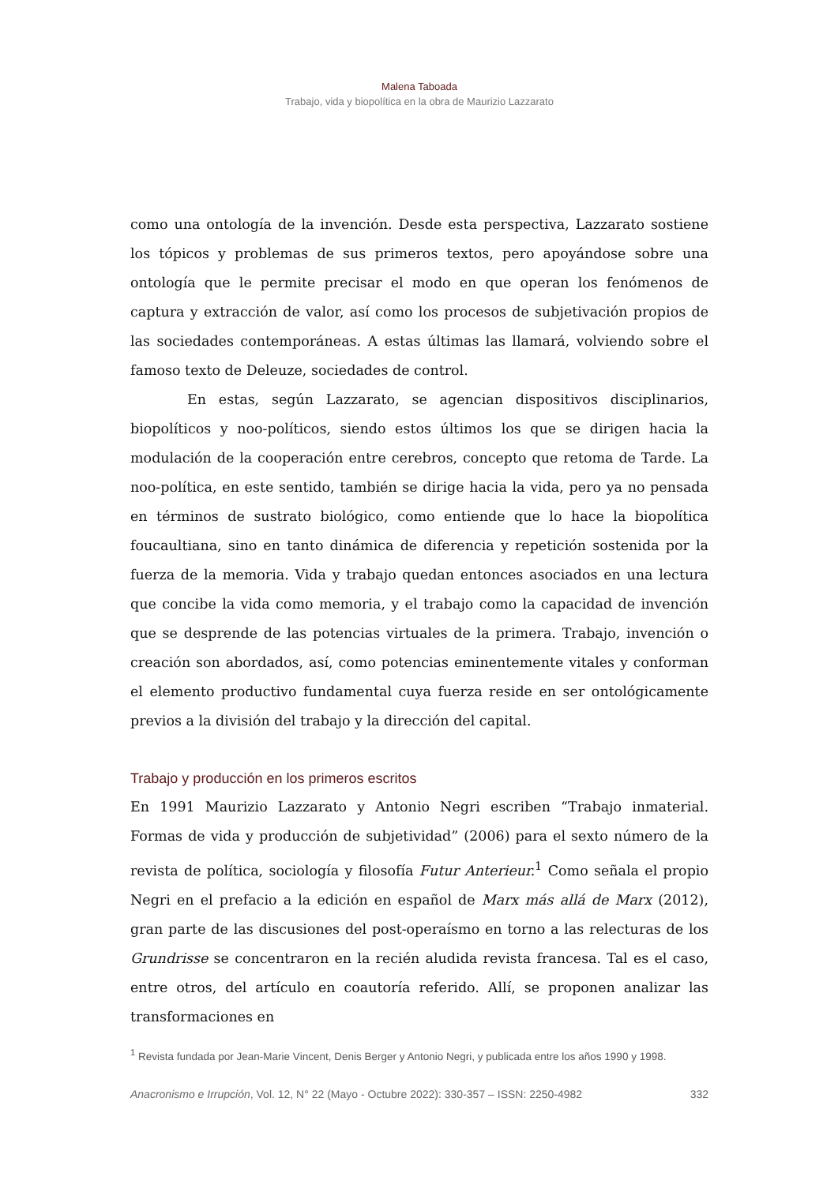Malena Taboada
Trabajo, vida y biopolítica en la obra de Maurizio Lazzarato
como una ontología de la invención. Desde esta perspectiva, Lazzarato sostiene los tópicos y problemas de sus primeros textos, pero apoyándose sobre una ontología que le permite precisar el modo en que operan los fenómenos de captura y extracción de valor, así como los procesos de subjetivación propios de las sociedades contemporáneas. A estas últimas las llamará, volviendo sobre el famoso texto de Deleuze, sociedades de control.
En estas, según Lazzarato, se agencian dispositivos disciplinarios, biopolíticos y noo-políticos, siendo estos últimos los que se dirigen hacia la modulación de la cooperación entre cerebros, concepto que retoma de Tarde. La noo-política, en este sentido, también se dirige hacia la vida, pero ya no pensada en términos de sustrato biológico, como entiende que lo hace la biopolítica foucaultiana, sino en tanto dinámica de diferencia y repetición sostenida por la fuerza de la memoria. Vida y trabajo quedan entonces asociados en una lectura que concibe la vida como memoria, y el trabajo como la capacidad de invención que se desprende de las potencias virtuales de la primera. Trabajo, invención o creación son abordados, así, como potencias eminentemente vitales y conforman el elemento productivo fundamental cuya fuerza reside en ser ontológicamente previos a la división del trabajo y la dirección del capital.
Trabajo y producción en los primeros escritos
En 1991 Maurizio Lazzarato y Antonio Negri escriben “Trabajo inmaterial. Formas de vida y producción de subjetividad” (2006) para el sexto número de la revista de política, sociología y filosofía Futur Anterieur.<sup>1</sup> Como señala el propio Negri en el prefacio a la edición en español de Marx más allá de Marx (2012), gran parte de las discusiones del post-operaísmo en torno a las relecturas de los Grundrisse se concentraron en la recién aludida revista francesa. Tal es el caso, entre otros, del artículo en coautoría referido. Allí, se proponen analizar las transformaciones en
<sup>1</sup> Revista fundada por Jean-Marie Vincent, Denis Berger y Antonio Negri, y publicada entre los años 1990 y 1998.
Anacronismo e Irrupción, Vol. 12, N° 22 (Mayo - Octubre 2022): 330-357 – ISSN: 2250-4982 332